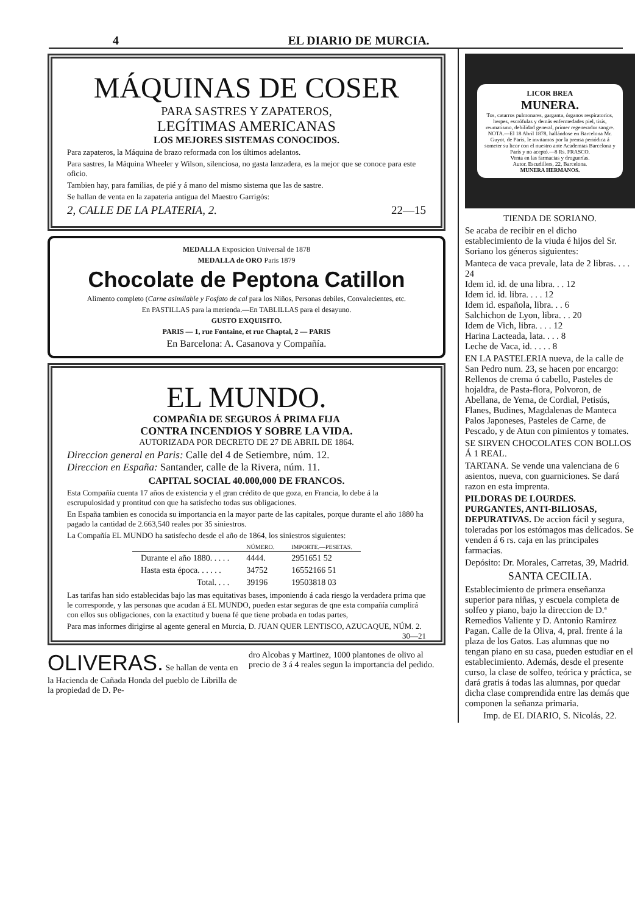4 EL DIARIO DE MURCIA.
MÁQUINAS DE COSER
PARA SASTRES Y ZAPATEROS,
LEGÍTIMAS AMERICANAS
LOS MEJORES SISTEMAS CONOCIDOS.
Para zapateros, la Máquina de brazo reformada con los últimos adelantos.
Para sastres, la Máquina Wheeler y Wilson, silenciosa, no gasta lanzadera, es la mejor que se conoce para este oficio.
Tambien hay, para familias, de pié y á mano del mismo sistema que las de sastre.
Se hallan de venta en la zapateria antigua del Maestro Garrigós:
2, CALLE DE LA PLATERIA, 2. 22—15
MEDALLA Exposicion Universal de 1878
MEDALLA de ORO Paris 1879
Chocolate de Peptona Catillon
Alimento completo (Carne asimilable y Fosfato de cal para los Niños, Personas debiles, Convalecientes, etc.
En PASTILLAS para la merienda.—En TABLILLAS para el desayuno.
GUSTO EXQUISITO.
PARIS — 1, rue Fontaine, et rue Chaptal, 2 — PARIS
En Barcelona: A. Casanova y Compañía.
EL MUNDO.
COMPAÑIA DE SEGUROS Á PRIMA FIJA
CONTRA INCENDIOS Y SOBRE LA VIDA.
AUTORIZADA POR DECRETO DE 27 DE ABRIL DE 1864.
Direccion general en Paris: Calle del 4 de Setiembre, núm. 12.
Direccion en España: Santander, calle de la Rivera, núm. 11.
CAPITAL SOCIAL 40.000,000 DE FRANCOS.
Esta Compañía cuenta 17 años de existencia y el gran crédito de que goza, en Francia, lo debe á la escrupulosidad y prontitud con que ha satisfecho todas sus obligaciones.
En España tambien es conocida su importancia en la mayor parte de las capitales, porque durante el año 1880 ha pagado la cantidad de 2.663,540 reales por 35 siniestros.
La Compañía EL MUNDO ha satisfecho desde el año de 1864, los siniestros siguientes:
| | NÚMERO. | IMPORTE.—PESETAS. |
| --- | --- | --- |
| Durante el año 1880. . . . . | 4444. | 2951651 52 |
| Hasta esta época. . . . . . | 34752 | 16552166 51 |
| Total. . . . | 39196 | 19503818 03 |
Las tarifas han sido establecidas bajo las mas equitativas bases, imponiendo á cada riesgo la verdadera prima que le corresponde, y las personas que acudan á EL MUNDO, pueden estar seguras de qne esta compañía cumplirá con ellos sus obligaciones, con la exactitud y buena fé que tiene probada en todas partes,
Para mas informes dirigirse al agente general en Murcia, D. JUAN QUER LENTISCO, AZUCAQUE, NÚM. 2. 30—21
OLIVERAS. Se hallan de venta en la Hacienda de Cañada Honda del pueblo de Librilla de la propiedad de D. Pe-
dro Alcobas y Martinez, 1000 plantones de olivo al precio de 3 á 4 reales segun la importancia del pedido.
LICOR BREA
MUNERA.
Tos, catarros pulmonares, garganta, órganos respiratorios, herpes, escrófulas y demás enfermedades piel, tisis, reumatismo, debilidad general, primer regenerador sangre.
NOTA.—El 18 Abril 1878, hallándose en Barcelona Mr. Guyot, de París, le invitamos por la prensa periódica á someter su licor con el nuestro ante Academias Barcelona y París y no aceptó.—8 Rs. FRASCO.
Venta en las farmacias y droguerías.
Autor. Escudillers, 22, Barcelona.
MUNERA HERMANOS.
TIENDA DE SORIANO.
Se acaba de recibir en el dicho establecimiento de la viuda é hijos del Sr. Soriano los géneros siguientes:
Manteca de vaca prevale, lata de 2 libras. . . . 24
Idem id. id. de una libra. . . 12
Idem id. id. libra. . . . 12
Idem id. española, libra. . . 6
Salchichon de Lyon, libra. . . 20
Idem de Vich, libra. . . . 12
Harina Lacteada, lata. . . . 8
Leche de Vaca, id. . . . . 8
EN LA PASTELERIA nueva, de la calle de San Pedro num. 23, se hacen por encargo: Rellenos de crema ó cabello, Pasteles de hojaldra, de Pasta-flora, Polvoron, de Abellana, de Yema, de Cordial, Petisús, Flanes, Budines, Magdalenas de Manteca Palos Japoneses, Pasteles de Carne, de Pescado, y de Atun con pimientos y tomates.
SE SIRVEN CHOCOLATES CON BOLLOS Á 1 REAL.
TARTANA. Se vende una valenciana de 6 asientos, nueva, con guarniciones. Se dará razon en esta imprenta.
PILDORAS DE LOURDES. PURGANTES, ANTI-BILIOSAS, DEPURATIVAS. De accion fácil y segura, toleradas por los estómagos mas delicados. Se venden á 6 rs. caja en las principales farmacias.
Depósito: Dr. Morales, Carretas, 39, Madrid.
SANTA CECILIA.
Establecimiento de primera enseñanza superior para niñas, y escuela completa de solfeo y piano, bajo la direccion de D.ª Remedios Valiente y D. Antonio Ramirez Pagan. Calle de la Oliva, 4, pral. frente á la plaza de los Gatos. Las alumnas que no tengan piano en su casa, pueden estudiar en el establecimiento. Además, desde el presente curso, la clase de solfeo, teórica y práctica, se dará gratis á todas las alumnas, por quedar dicha clase comprendida entre las demás que componen la señanza primaria.
Imp. de EL DIARIO, S. Nicolás, 22.